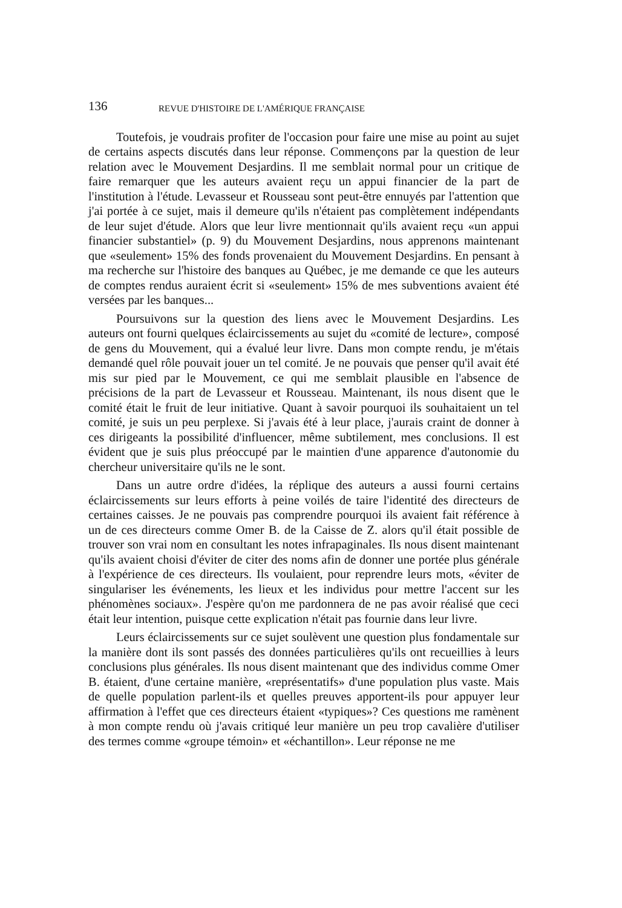136 REVUE D'HISTOIRE DE L'AMÉRIQUE FRANÇAISE
Toutefois, je voudrais profiter de l'occasion pour faire une mise au point au sujet de certains aspects discutés dans leur réponse. Commençons par la question de leur relation avec le Mouvement Desjardins. Il me semblait normal pour un critique de faire remarquer que les auteurs avaient reçu un appui financier de la part de l'institution à l'étude. Levasseur et Rousseau sont peut-être ennuyés par l'attention que j'ai portée à ce sujet, mais il demeure qu'ils n'étaient pas complètement indépendants de leur sujet d'étude. Alors que leur livre mentionnait qu'ils avaient reçu «un appui financier substantiel» (p. 9) du Mouvement Desjardins, nous apprenons maintenant que «seulement» 15% des fonds provenaient du Mouvement Desjardins. En pensant à ma recherche sur l'histoire des banques au Québec, je me demande ce que les auteurs de comptes rendus auraient écrit si «seulement» 15% de mes subventions avaient été versées par les banques...
Poursuivons sur la question des liens avec le Mouvement Desjardins. Les auteurs ont fourni quelques éclaircissements au sujet du «comité de lecture», composé de gens du Mouvement, qui a évalué leur livre. Dans mon compte rendu, je m'étais demandé quel rôle pouvait jouer un tel comité. Je ne pouvais que penser qu'il avait été mis sur pied par le Mouvement, ce qui me semblait plausible en l'absence de précisions de la part de Levasseur et Rousseau. Maintenant, ils nous disent que le comité était le fruit de leur initiative. Quant à savoir pourquoi ils souhaitaient un tel comité, je suis un peu perplexe. Si j'avais été à leur place, j'aurais craint de donner à ces dirigeants la possibilité d'influencer, même subtilement, mes conclusions. Il est évident que je suis plus préoccupé par le maintien d'une apparence d'autonomie du chercheur universitaire qu'ils ne le sont.
Dans un autre ordre d'idées, la réplique des auteurs a aussi fourni certains éclaircissements sur leurs efforts à peine voilés de taire l'identité des directeurs de certaines caisses. Je ne pouvais pas comprendre pourquoi ils avaient fait référence à un de ces directeurs comme Omer B. de la Caisse de Z. alors qu'il était possible de trouver son vrai nom en consultant les notes infrapaginales. Ils nous disent maintenant qu'ils avaient choisi d'éviter de citer des noms afin de donner une portée plus générale à l'expérience de ces directeurs. Ils voulaient, pour reprendre leurs mots, «éviter de singulariser les événements, les lieux et les individus pour mettre l'accent sur les phénomènes sociaux». J'espère qu'on me pardonnera de ne pas avoir réalisé que ceci était leur intention, puisque cette explication n'était pas fournie dans leur livre.
Leurs éclaircissements sur ce sujet soulèvent une question plus fondamentale sur la manière dont ils sont passés des données particulières qu'ils ont recueillies à leurs conclusions plus générales. Ils nous disent maintenant que des individus comme Omer B. étaient, d'une certaine manière, «représentatifs» d'une population plus vaste. Mais de quelle population parlent-ils et quelles preuves apportent-ils pour appuyer leur affirmation à l'effet que ces directeurs étaient «typiques»? Ces questions me ramènent à mon compte rendu où j'avais critiqué leur manière un peu trop cavalière d'utiliser des termes comme «groupe témoin» et «échantillon». Leur réponse ne me